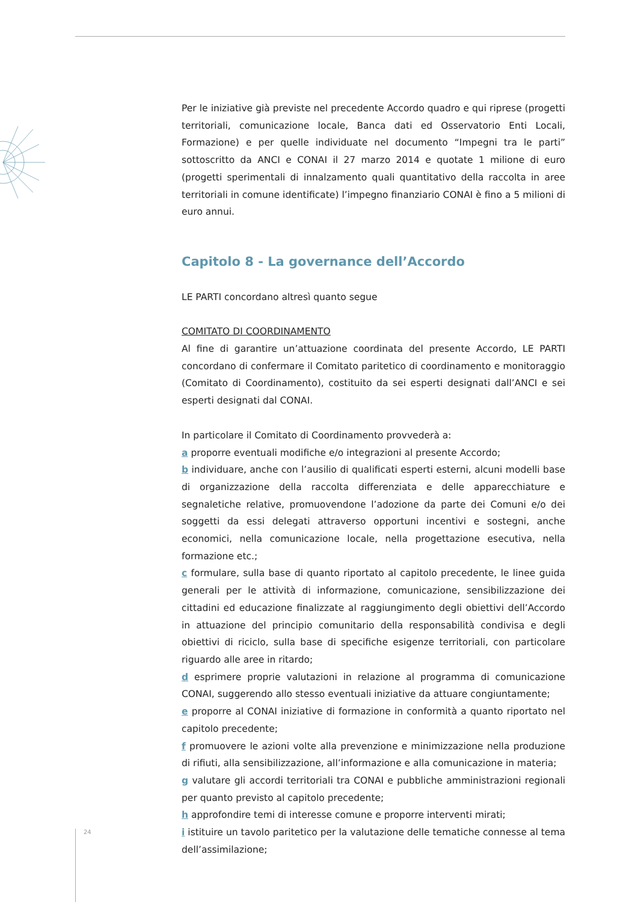Per le iniziative già previste nel precedente Accordo quadro e qui riprese (progetti territoriali, comunicazione locale, Banca dati ed Osservatorio Enti Locali, Formazione) e per quelle individuate nel documento “Impegni tra le parti” sottoscritto da ANCI e CONAI il 27 marzo 2014 e quotate 1 milione di euro (progetti sperimentali di innalzamento quali quantitativo della raccolta in aree territoriali in comune identificate) l’impegno finanziario CONAI è fino a 5 milioni di euro annui.
Capitolo 8 - La governance dell’Accordo
LE PARTI concordano altresì quanto segue
COMITATO DI COORDINAMENTO
Al fine di garantire un’attuazione coordinata del presente Accordo, LE PARTI concordano di confermare il Comitato paritetico di coordinamento e monitoraggio (Comitato di Coordinamento), costituito da sei esperti designati dall’ANCI e sei esperti designati dal CONAI.
In particolare il Comitato di Coordinamento provvederà a:
a proporre eventuali modifiche e/o integrazioni al presente Accordo;
b individuare, anche con l’ausilio di qualificati esperti esterni, alcuni modelli base di organizzazione della raccolta differenziata e delle apparecchiature e segnaletiche relative, promuovendone l’adozione da parte dei Comuni e/o dei soggetti da essi delegati attraverso opportuni incentivi e sostegni, anche economici, nella comunicazione locale, nella progettazione esecutiva, nella formazione etc.;
c formulare, sulla base di quanto riportato al capitolo precedente, le linee guida generali per le attività di informazione, comunicazione, sensibilizzazione dei cittadini ed educazione finalizzate al raggiungimento degli obiettivi dell’Accordo in attuazione del principio comunitario della responsabilità condivisa e degli obiettivi di riciclo, sulla base di specifiche esigenze territoriali, con particolare riguardo alle aree in ritardo;
d esprimere proprie valutazioni in relazione al programma di comunicazione CONAI, suggerendo allo stesso eventuali iniziative da attuare congiuntamente;
e proporre al CONAI iniziative di formazione in conformità a quanto riportato nel capitolo precedente;
f promuovere le azioni volte alla prevenzione e minimizzazione nella produzione di rifiuti, alla sensibilizzazione, all’informazione e alla comunicazione in materia;
g valutare gli accordi territoriali tra CONAI e pubbliche amministrazioni regionali per quanto previsto al capitolo precedente;
h approfondire temi di interesse comune e proporre interventi mirati;
i istituire un tavolo paritetico per la valutazione delle tematiche connesse al tema dell’assimilazione;
24